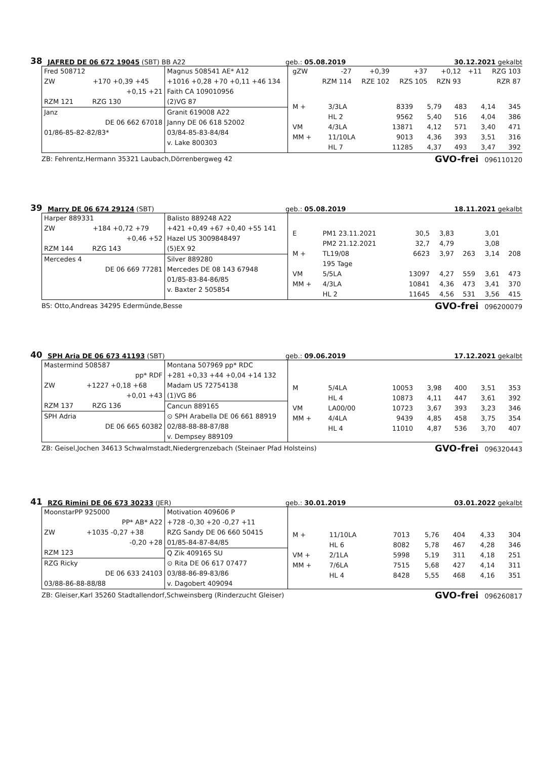38 JAFRED DE 06 672 19045 (SBT) BB A22 geb.: 05.08.2019 30.12.2021 gekalbt
Fred 508712
ZW +170 +0,39 +45
+0,15 +21
RZM 121 RZG 130
Janz
DE 06 662 67018
01/86-85-82-82/83*
Magnus 508541 AE* A12
+1016 +0,28 +70 +0,11 +46 134
Faith CA 109010956
(2)VG 87
Granit 619008 A22
Janny DE 06 618 52002
03/84-85-83-84/84
v. Lake 800303
| gZW | -27 | +0,39 | +37 | +0,12 | +11 | RZG 103 |
| | RZM 114 | RZE 102 | RZS 105 | RZN 93 | | RZR 87 |
| M + | 3/3LA | 8339 | 5,79 | 483 | 4,14 | 345 |
| | HL 2 | 9562 | 5,40 | 516 | 4,04 | 386 |
| VM | 4/3LA | 13871 | 4,12 | 571 | 3,40 | 471 |
| MM + | 11/10LA | 9013 | 4,36 | 393 | 3,51 | 316 |
| | HL 7 | 11285 | 4,37 | 493 | 3,47 | 392 |
ZB: Fehrentz,Hermann 35321 Laubach,Dörrenbergweg 42 GVO-frei 096110120
39 Marry DE 06 674 29124 (SBT) geb.: 05.08.2019 18.11.2021 gekalbt
Harper 889331
ZW +184 +0,72 +79
+0,46 +52
RZM 144 RZG 143
Mercedes 4
DE 06 669 77281
Balisto 889248 A22
+421 +0,49 +67 +0,40 +55 141
Hazel US 3009848497
(5)EX 92
Silver 889280
Mercedes DE 08 143 67948
01/85-83-84-86/85
v. Baxter 2 505854
| E | PM1 23.11.2021 | 30,5 | 3,83 | | 3,01 | |
| | PM2 21.12.2021 | 32,7 | 4,79 | | 3,08 | |
| M + | TL19/08 | 6623 | 3,97 | 263 | 3,14 | 208 |
| | 195 Tage | | | | | |
| VM | 5/5LA | 13097 | 4,27 | 559 | 3,61 | 473 |
| MM + | 4/3LA | 10841 | 4,36 | 473 | 3,41 | 370 |
| | HL 2 | 11645 | 4,56 | 531 | 3,56 | 415 |
BS: Otto,Andreas 34295 Edermünde,Besse GVO-frei 096200079
40 SPH Aria DE 06 673 41193 (SBT) geb.: 09.06.2019 17.12.2021 gekalbt
Mastermind 508587
pp* RDF
ZW +1227 +0,18 +68
+0,01 +43
RZM 137 RZG 136
SPH Adria
DE 06 665 60382
Montana 507969 pp* RDC
+281 +0,33 +44 +0,04 +14 132
Madam US 72754138
(1)VG 86
Cancun 889165
⊙ SPH Arabella DE 06 661 88919
02/88-88-88-87/88
v. Dempsey 889109
| M | 5/4LA | 10053 | 3,98 | 400 | 3,51 | 353 |
| | HL 4 | 10873 | 4,11 | 447 | 3,61 | 392 |
| VM | LA00/00 | 10723 | 3,67 | 393 | 3,23 | 346 |
| MM + | 4/4LA | 9439 | 4,85 | 458 | 3,75 | 354 |
| | HL 4 | 11010 | 4,87 | 536 | 3,70 | 407 |
ZB: Geisel,Jochen 34613 Schwalmstadt,Niedergrenzebach (Steinaer Pfad Holsteins) GVO-frei 096320443
41 RZG Rimini DE 06 673 30233 (JER) geb.: 30.01.2019 03.01.2022 gekalbt
MoonstarPP 925000
PP* AB* A22
ZW +1035 -0,27 +38
-0,20 +28
RZM 123
RZG Ricky
DE 06 633 24103
03/88-86-88-88/88
Motivation 409606 P
+728 -0,30 +20 -0,27 +11
RZG Sandy DE 06 660 50415
01/85-84-87-84/85
Q Zik 409165 SU
⊙ Rita DE 06 617 07477
03/88-86-89-83/86
v. Dagobert 409094
| M + | 11/10LA | 7013 | 5,76 | 404 | 4,33 | 304 |
| | HL 6 | 8082 | 5,78 | 467 | 4,28 | 346 |
| VM + | 2/1LA | 5998 | 5,19 | 311 | 4,18 | 251 |
| MM + | 7/6LA | 7515 | 5,68 | 427 | 4,14 | 311 |
| | HL 4 | 8428 | 5,55 | 468 | 4,16 | 351 |
ZB: Gleiser,Karl 35260 Stadtallendorf,Schweinsberg (Rinderzucht Gleiser) GVO-frei 096260817